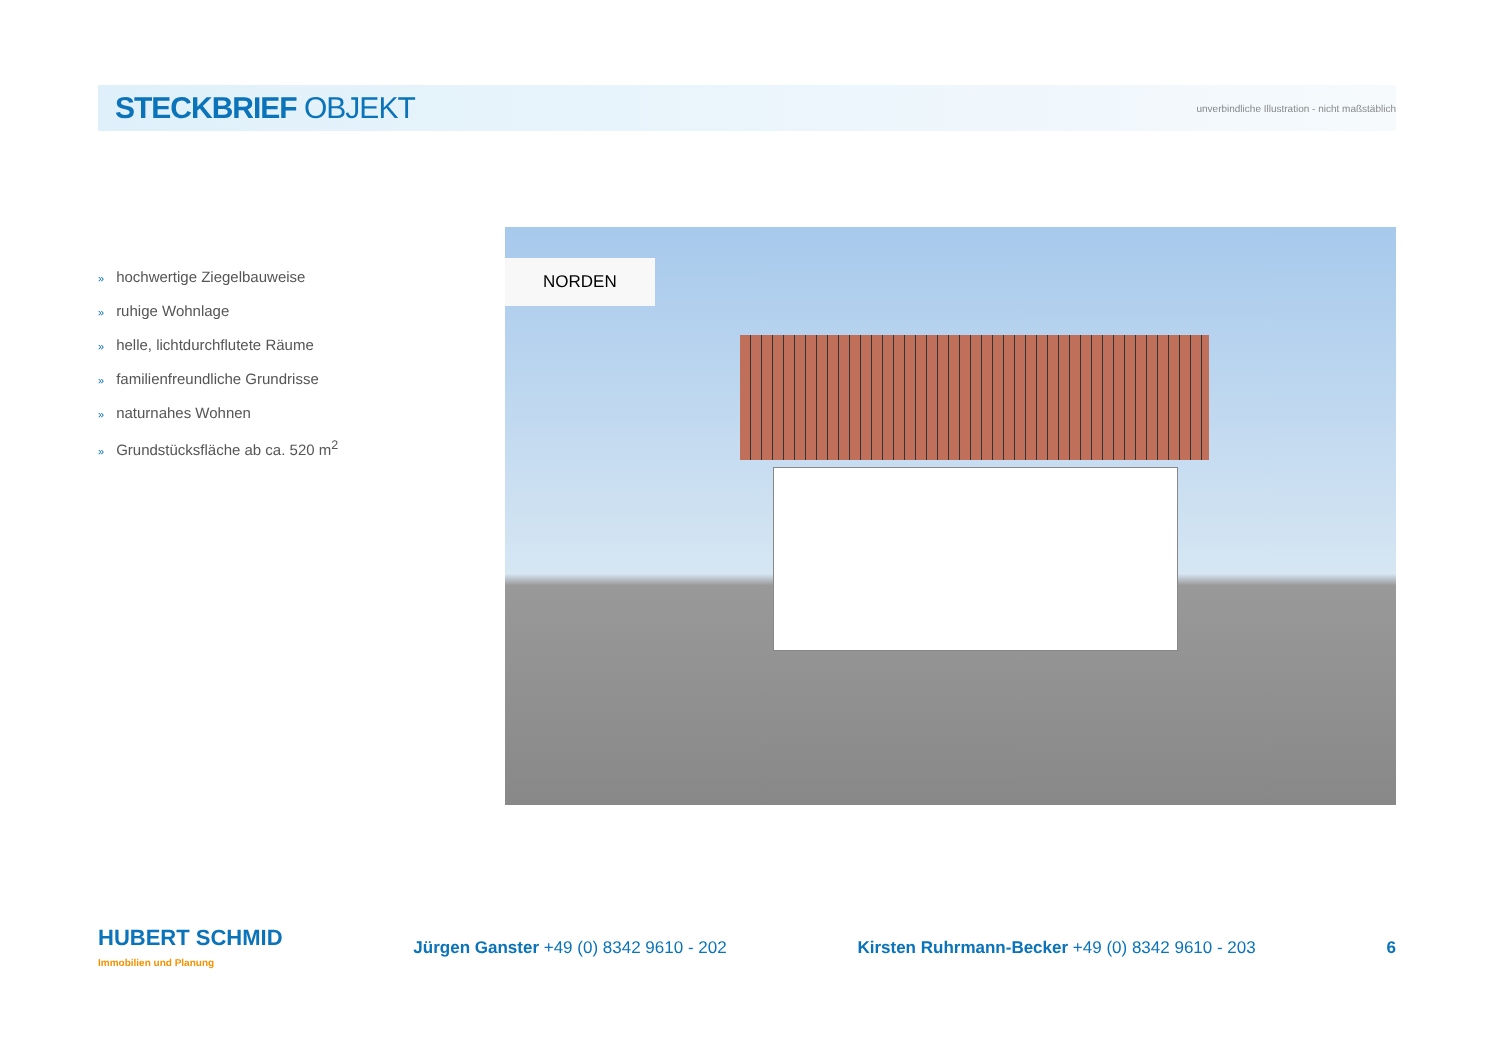STECKBRIEF OBJEKT
unverbindliche Illustration - nicht maßstäblich
» hochwertige Ziegelbauweise
» ruhige Wohnlage
» helle, lichtdurchflutete Räume
» familienfreundliche Grundrisse
» naturnahes Wohnen
» Grundstücksfläche ab ca. 520 m<sup>2</sup>
NORDEN
HUBERT SCHMID
Immobilien und Planung
Jürgen Ganster +49 (0) 8342 9610 - 202
Kirsten Ruhrmann-Becker +49 (0) 8342 9610 - 203
6